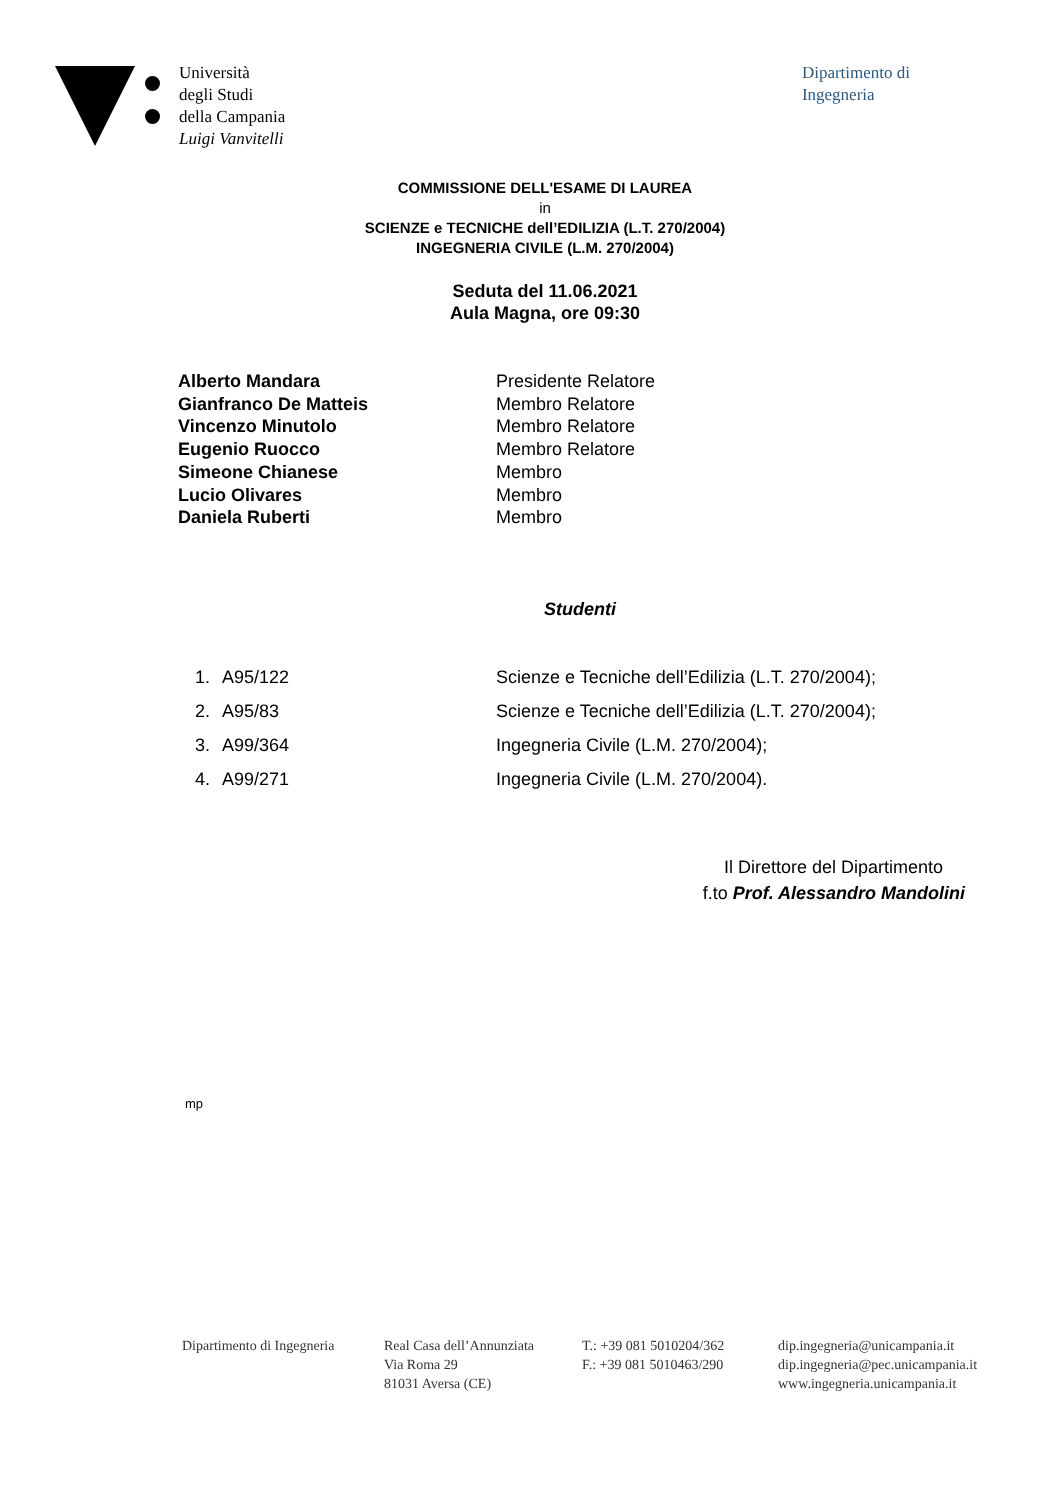Università
degli Studi
della Campania
Luigi Vanvitelli
Dipartimento di
Ingegneria
COMMISSIONE DELL'ESAME DI LAUREA
in
SCIENZE e TECNICHE dell’EDILIZIA (L.T. 270/2004)
INGEGNERIA CIVILE (L.M. 270/2004)
Seduta del 11.06.2021
Aula Magna, ore 09:30
| Alberto Mandara | Presidente Relatore |
| Gianfranco De Matteis | Membro Relatore |
| Vincenzo Minutolo | Membro Relatore |
| Eugenio Ruocco | Membro Relatore |
| Simeone Chianese | Membro |
| Lucio Olivares | Membro |
| Daniela Ruberti | Membro |
Studenti
| 1. | A95/122 | Scienze e Tecniche dell’Edilizia (L.T. 270/2004); |
| 2. | A95/83 | Scienze e Tecniche dell’Edilizia (L.T. 270/2004); |
| 3. | A99/364 | Ingegneria Civile (L.M. 270/2004); |
| 4. | A99/271 | Ingegneria Civile (L.M. 270/2004). |
Il Direttore del Dipartimento
f.to Prof. Alessandro Mandolini
mp
Dipartimento di Ingegneria
Real Casa dell’Annunziata
Via Roma 29
81031 Aversa (CE)
T.: +39 081 5010204/362
F.: +39 081 5010463/290
dip.ingegneria@unicampania.it
dip.ingegneria@pec.unicampania.it
www.ingegneria.unicampania.it